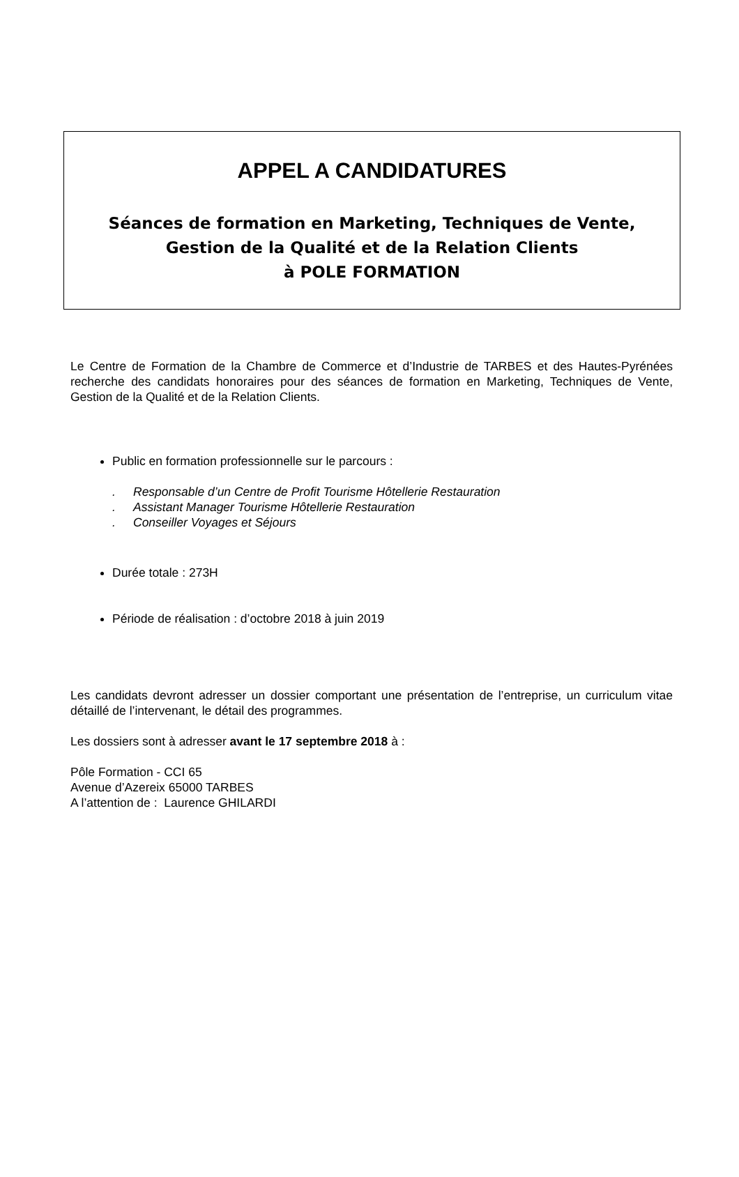APPEL A CANDIDATURES
Séances de formation en Marketing, Techniques de Vente,
Gestion de la Qualité et de la Relation Clients
à POLE FORMATION
Le Centre de Formation de la Chambre de Commerce et d’Industrie de TARBES et des Hautes-Pyrénées recherche des candidats honoraires pour des séances de formation en Marketing, Techniques de Vente, Gestion de la Qualité et de la Relation Clients.
Public en formation professionnelle sur le parcours :
. Responsable d’un Centre de Profit Tourisme Hôtellerie Restauration
. Assistant Manager Tourisme Hôtellerie Restauration
. Conseiller Voyages et Séjours
Durée totale : 273H
Période de réalisation : d’octobre 2018 à juin 2019
Les candidats devront adresser un dossier comportant une présentation de l’entreprise, un curriculum vitae détaillé de l’intervenant, le détail des programmes.
Les dossiers sont à adresser avant le 17 septembre 2018 à :
Pôle Formation - CCI 65
Avenue d’Azereix 65000 TARBES
A l’attention de : Laurence GHILARDI